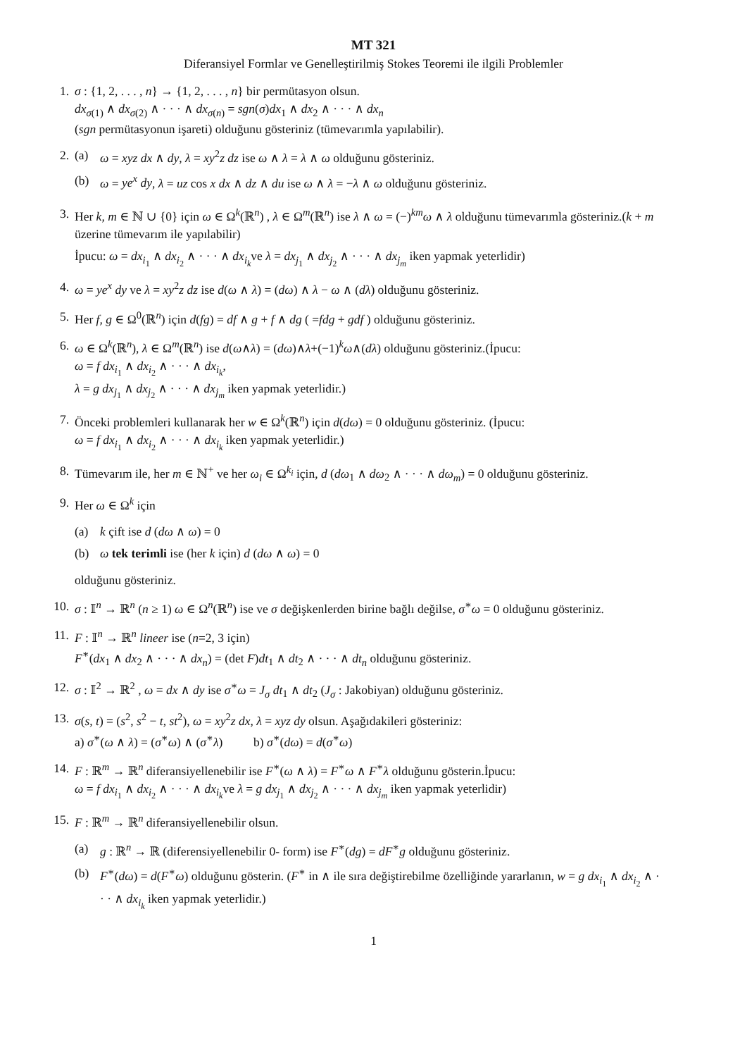MT 321
Diferansiyel Formlar ve Genelleştirilmiş Stokes Teoremi ile ilgili Problemler
1. σ : {1, 2, . . . , n} → {1, 2, . . . , n} bir permütasyon olsun.
dx<sub>σ(1)</sub> ∧ dx<sub>σ(2)</sub> ∧ · · · ∧ dx<sub>σ(n)</sub> = sgn(σ)dx<sub>1</sub> ∧ dx<sub>2</sub> ∧ · · · ∧ dx<sub>n</sub>
(sgn permütasyonun işareti) olduğunu gösteriniz (tümevarımla yapılabilir).
2. (a) ω = xyz dx ∧ dy, λ = xy<sup>2</sup>z dz ise ω ∧ λ = λ ∧ ω olduğunu gösteriniz.
(b) ω = ye<sup>x</sup> dy, λ = uz cos x dx ∧ dz ∧ du ise ω ∧ λ = −λ ∧ ω olduğunu gösteriniz.
3. Her k, m ∈ ℕ ∪ {0} için ω ∈ Ω<sup>k</sup>(ℝ<sup>n</sup>) , λ ∈ Ω<sup>m</sup>(ℝ<sup>n</sup>) ise λ ∧ ω = (−)<sup>km</sup>ω ∧ λ olduğunu tümevarımla gösteriniz.(k + m üzerine tümevarım ile yapılabilir)
İpucu: ω = dx<sub>i<sub>1</sub></sub> ∧ dx<sub>i<sub>2</sub></sub> ∧ · · · ∧ dx<sub>i<sub>k</sub></sub>ve λ = dx<sub>j<sub>1</sub></sub> ∧ dx<sub>j<sub>2</sub></sub> ∧ · · · ∧ dx<sub>j<sub>m</sub></sub> iken yapmak yeterlidir)
4. ω = ye<sup>x</sup> dy ve λ = xy<sup>2</sup>z dz ise d(ω ∧ λ) = (dω) ∧ λ − ω ∧ (dλ) olduğunu gösteriniz.
5. Her f, g ∈ Ω<sup>0</sup>(ℝ<sup>n</sup>) için d(fg) = df ∧ g + f ∧ dg ( =fdg + gdf ) olduğunu gösteriniz.
6. ω ∈ Ω<sup>k</sup>(ℝ<sup>n</sup>), λ ∈ Ω<sup>m</sup>(ℝ<sup>n</sup>) ise d(ω∧λ) = (dω)∧λ+(−1)<sup>k</sup>ω∧(dλ) olduğunu gösteriniz.(İpucu:
ω = f dx<sub>i<sub>1</sub></sub> ∧ dx<sub>i<sub>2</sub></sub> ∧ · · · ∧ dx<sub>i<sub>k</sub></sub>,
λ = g dx<sub>j<sub>1</sub></sub> ∧ dx<sub>j<sub>2</sub></sub> ∧ · · · ∧ dx<sub>j<sub>m</sub></sub> iken yapmak yeterlidir.)
7. Önceki problemleri kullanarak her w ∈ Ω<sup>k</sup>(ℝ<sup>n</sup>) için d(dω) = 0 olduğunu gösteriniz. (İpucu:
ω = f dx<sub>i<sub>1</sub></sub> ∧ dx<sub>i<sub>2</sub></sub> ∧ · · · ∧ dx<sub>i<sub>k</sub></sub> iken yapmak yeterlidir.)
8. Tümevarım ile, her m ∈ ℕ<sup>+</sup> ve her ω<sub>i</sub> ∈ Ω<sup>k<sub>i</sub></sup> için, d (dω<sub>1</sub> ∧ dω<sub>2</sub> ∧ · · · ∧ dω<sub>m</sub>) = 0 olduğunu gösteriniz.
9. Her ω ∈ Ω<sup>k</sup> için
(a) k çift ise d (dω ∧ ω) = 0
(b) ω tek terimli ise (her k için) d (dω ∧ ω) = 0
olduğunu gösteriniz.
10. σ : 𝕀<sup>n</sup> → ℝ<sup>n</sup> (n ≥ 1) ω ∈ Ω<sup>n</sup>(ℝ<sup>n</sup>) ise ve σ değişkenlerden birine bağlı değilse, σ<sup>∗</sup>ω = 0 olduğunu gösteriniz.
11. F : 𝕀<sup>n</sup> → ℝ<sup>n</sup> lineer ise (n=2, 3 için)
F<sup>∗</sup>(dx<sub>1</sub> ∧ dx<sub>2</sub> ∧ · · · ∧ dx<sub>n</sub>) = (det F)dt<sub>1</sub> ∧ dt<sub>2</sub> ∧ · · · ∧ dt<sub>n</sub> olduğunu gösteriniz.
12. σ : 𝕀<sup>2</sup> → ℝ<sup>2</sup> , ω = dx ∧ dy ise σ<sup>∗</sup>ω = J<sub>σ</sub> dt<sub>1</sub> ∧ dt<sub>2</sub> (J<sub>σ</sub> : Jakobiyan) olduğunu gösteriniz.
13. σ(s, t) = (s<sup>2</sup>, s<sup>2</sup> − t, st<sup>2</sup>), ω = xy<sup>2</sup>z dx, λ = xyz dy olsun. Aşağıdakileri gösteriniz:
a) σ<sup>∗</sup>(ω ∧ λ) = (σ<sup>∗</sup>ω) ∧ (σ<sup>∗</sup>λ) b) σ<sup>∗</sup>(dω) = d(σ<sup>∗</sup>ω)
14. F : ℝ<sup>m</sup> → ℝ<sup>n</sup> diferansiyellenebilir ise F<sup>∗</sup>(ω ∧ λ) = F<sup>∗</sup>ω ∧ F<sup>∗</sup>λ olduğunu gösterin.İpucu:
ω = f dx<sub>i<sub>1</sub></sub> ∧ dx<sub>i<sub>2</sub></sub> ∧ · · · ∧ dx<sub>i<sub>k</sub></sub>ve λ = g dx<sub>j<sub>1</sub></sub> ∧ dx<sub>j<sub>2</sub></sub> ∧ · · · ∧ dx<sub>j<sub>m</sub></sub> iken yapmak yeterlidir)
15. F : ℝ<sup>m</sup> → ℝ<sup>n</sup> diferansiyellenebilir olsun.
(a) g : ℝ<sup>n</sup> → ℝ (diferensiyellenebilir 0- form) ise F<sup>∗</sup>(dg) = dF<sup>∗</sup>g olduğunu gösteriniz.
(b) F<sup>∗</sup>(dω) = d(F<sup>∗</sup>ω) olduğunu gösterin. (F<sup>∗</sup> in ∧ ile sıra değiştirebilme özelliğinde yararlanın, w = g dx<sub>i<sub>1</sub></sub> ∧ dx<sub>i<sub>2</sub></sub> ∧ · · · ∧ dx<sub>i<sub>k</sub></sub> iken yapmak yeterlidir.)
1